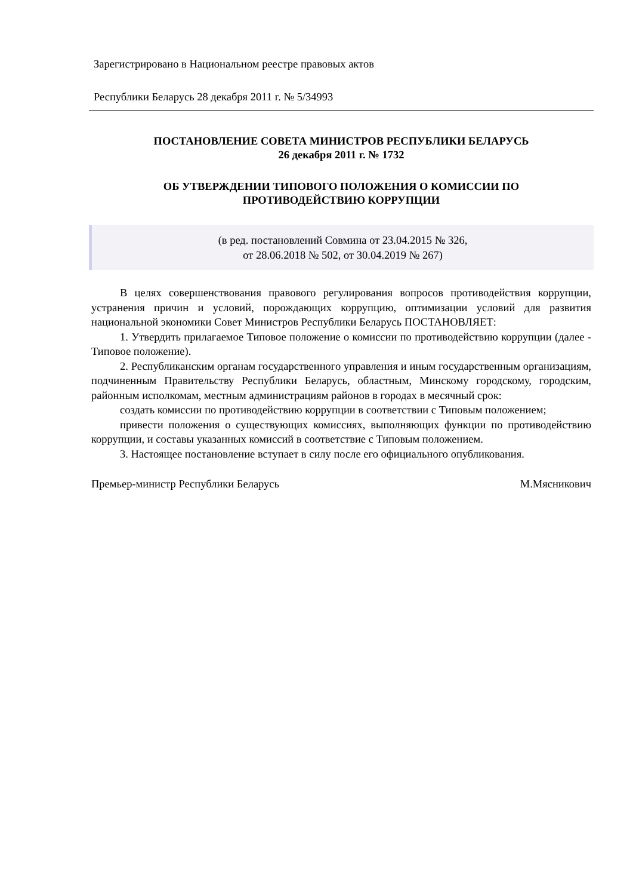Зарегистрировано в Национальном реестре правовых актов
Республики Беларусь 28 декабря 2011 г. № 5/34993
ПОСТАНОВЛЕНИЕ СОВЕТА МИНИСТРОВ РЕСПУБЛИКИ БЕЛАРУСЬ
26 декабря 2011 г. № 1732
ОБ УТВЕРЖДЕНИИ ТИПОВОГО ПОЛОЖЕНИЯ О КОМИССИИ ПО
ПРОТИВОДЕЙСТВИЮ КОРРУПЦИИ
(в ред. постановлений Совмина от 23.04.2015 № 326,
от 28.06.2018 № 502, от 30.04.2019 № 267)
В целях совершенствования правового регулирования вопросов противодействия коррупции, устранения причин и условий, порождающих коррупцию, оптимизации условий для развития национальной экономики Совет Министров Республики Беларусь ПОСТАНОВЛЯЕТ:
1. Утвердить прилагаемое Типовое положение о комиссии по противодействию коррупции (далее - Типовое положение).
2. Республиканским органам государственного управления и иным государственным организациям, подчиненным Правительству Республики Беларусь, областным, Минскому городскому, городским, районным исполкомам, местным администрациям районов в городах в месячный срок:
создать комиссии по противодействию коррупции в соответствии с Типовым положением;
привести положения о существующих комиссиях, выполняющих функции по противодействию коррупции, и составы указанных комиссий в соответствие с Типовым положением.
3. Настоящее постановление вступает в силу после его официального опубликования.
Премьер-министр Республики Беларусь М.Мясникович